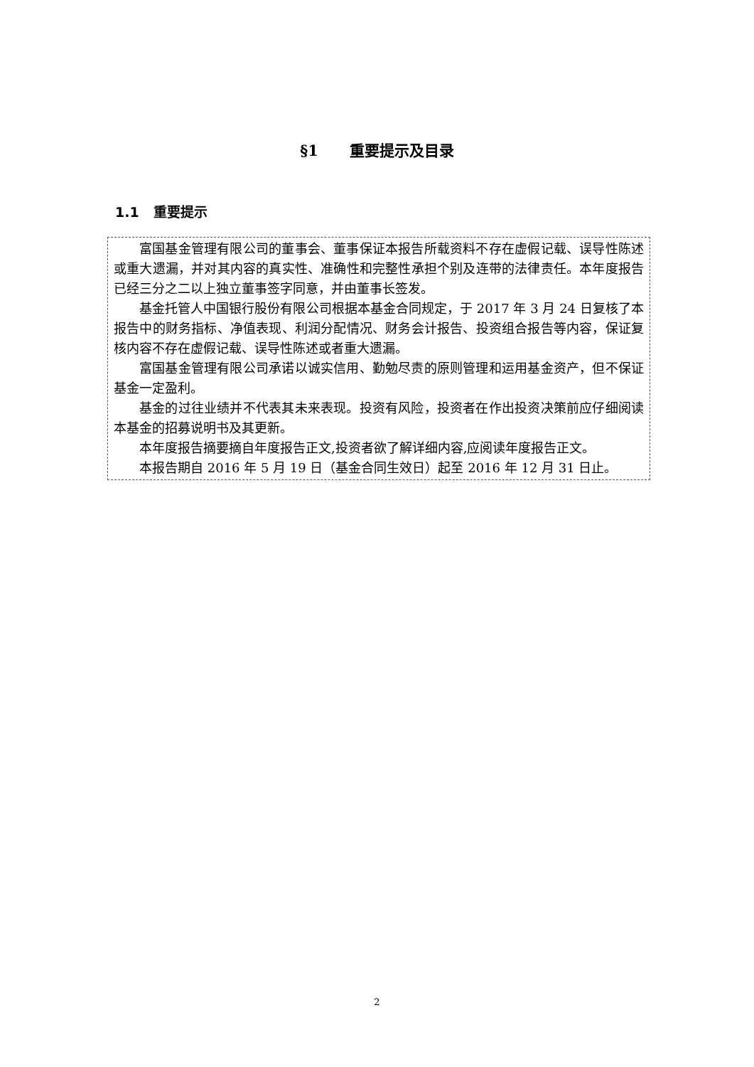§1 重要提示及目录
1.1 重要提示
富国基金管理有限公司的董事会、董事保证本报告所载资料不存在虚假记载、误导性陈述或重大遗漏，并对其内容的真实性、准确性和完整性承担个别及连带的法律责任。本年度报告已经三分之二以上独立董事签字同意，并由董事长签发。
基金托管人中国银行股份有限公司根据本基金合同规定，于 2017 年 3 月 24 日复核了本报告中的财务指标、净值表现、利润分配情况、财务会计报告、投资组合报告等内容，保证复核内容不存在虚假记载、误导性陈述或者重大遗漏。
富国基金管理有限公司承诺以诚实信用、勤勉尽责的原则管理和运用基金资产，但不保证基金一定盈利。
基金的过往业绩并不代表其未来表现。投资有风险，投资者在作出投资决策前应仔细阅读本基金的招募说明书及其更新。
本年度报告摘要摘自年度报告正文,投资者欲了解详细内容,应阅读年度报告正文。
本报告期自 2016 年 5 月 19 日（基金合同生效日）起至 2016 年 12 月 31 日止。
2